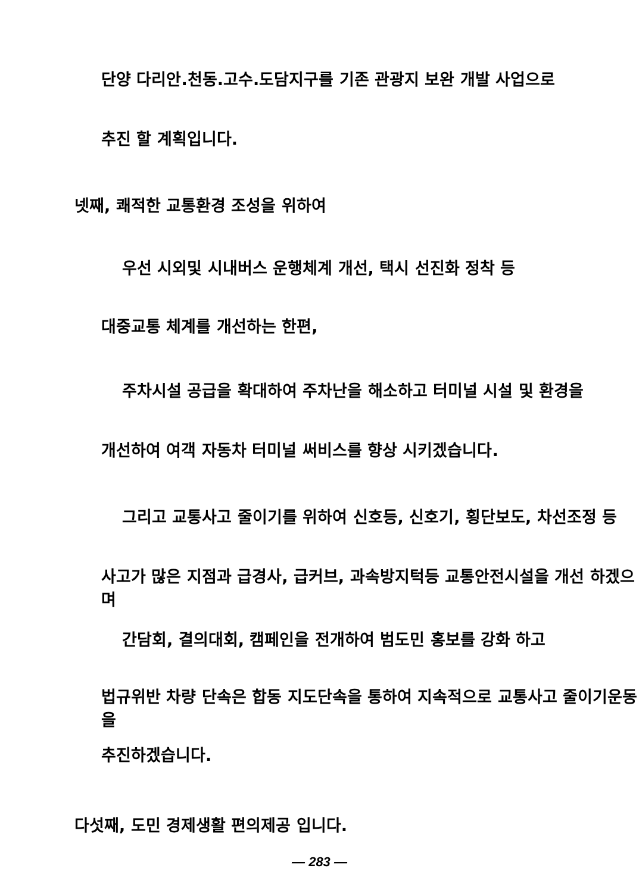단양 다리안.천동.고수.도담지구를 기존 관광지 보완 개발 사업으로
추진 할 계획입니다.
넷째, 쾌적한 교통환경 조성을 위하여
우선 시외및 시내버스 운행체계 개선, 택시 선진화 정착 등
대중교통 체계를 개선하는 한편,
주차시설 공급을 확대하여 주차난을 해소하고 터미널 시설 및 환경을
개선하여 여객 자동차 터미널 써비스를 향상 시키겠습니다.
그리고 교통사고 줄이기를 위하여 신호등, 신호기, 횡단보도, 차선조정 등
사고가 많은 지점과 급경사, 급커브, 과속방지턱등 교통안전시설을 개선 하겠으며
간담회, 결의대회, 캠페인을 전개하여 범도민 홍보를 강화 하고
법규위반 차량 단속은 합동 지도단속을 통하여 지속적으로 교통사고 줄이기운동을
추진하겠습니다.
다섯째, 도민 경제생활 편의제공 입니다.
— 283 —